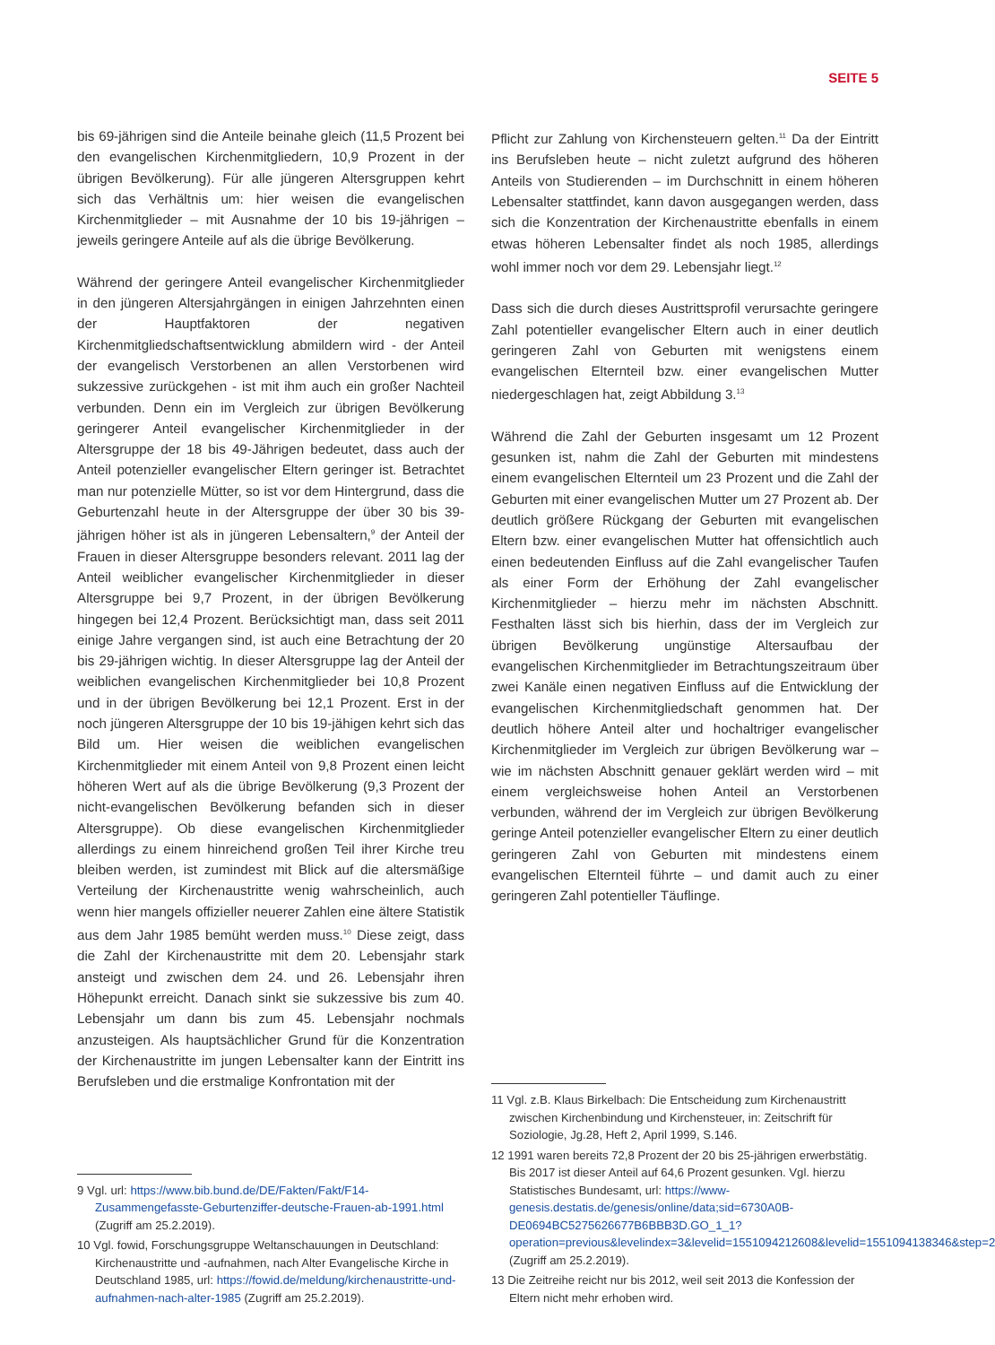SEITE 5
bis 69-jährigen sind die Anteile beinahe gleich (11,5 Prozent bei den evangelischen Kirchenmitgliedern, 10,9 Prozent in der übrigen Bevölkerung). Für alle jüngeren Altersgruppen kehrt sich das Verhältnis um: hier weisen die evangelischen Kirchenmitglieder – mit Ausnahme der 10 bis 19-jährigen – jeweils geringere Anteile auf als die übrige Bevölkerung.
Während der geringere Anteil evangelischer Kirchenmitglieder in den jüngeren Altersjahrgängen in einigen Jahrzehnten einen der Hauptfaktoren der negativen Kirchenmitgliedschaftsentwicklung abmildern wird - der Anteil der evangelisch Verstorbenen an allen Verstorbenen wird sukzessive zurückgehen - ist mit ihm auch ein großer Nachteil verbunden. Denn ein im Vergleich zur übrigen Bevölkerung geringerer Anteil evangelischer Kirchenmitglieder in der Altersgruppe der 18 bis 49-Jährigen bedeutet, dass auch der Anteil potenzieller evangelischer Eltern geringer ist. Betrachtet man nur potenzielle Mütter, so ist vor dem Hintergrund, dass die Geburtenzahl heute in der Altersgruppe der über 30 bis 39-jährigen höher ist als in jüngeren Lebensaltern,<sup>9</sup> der Anteil der Frauen in dieser Altersgruppe besonders relevant. 2011 lag der Anteil weiblicher evangelischer Kirchenmitglieder in dieser Altersgruppe bei 9,7 Prozent, in der übrigen Bevölkerung hingegen bei 12,4 Prozent. Berücksichtigt man, dass seit 2011 einige Jahre vergangen sind, ist auch eine Betrachtung der 20 bis 29-jährigen wichtig. In dieser Altersgruppe lag der Anteil der weiblichen evangelischen Kirchenmitglieder bei 10,8 Prozent und in der übrigen Bevölkerung bei 12,1 Prozent. Erst in der noch jüngeren Altersgruppe der 10 bis 19-jähigen kehrt sich das Bild um. Hier weisen die weiblichen evangelischen Kirchenmitglieder mit einem Anteil von 9,8 Prozent einen leicht höheren Wert auf als die übrige Bevölkerung (9,3 Prozent der nicht-evangelischen Bevölkerung befanden sich in dieser Altersgruppe). Ob diese evangelischen Kirchenmitglieder allerdings zu einem hinreichend großen Teil ihrer Kirche treu bleiben werden, ist zumindest mit Blick auf die altersmäßige Verteilung der Kirchenaustritte wenig wahrscheinlich, auch wenn hier mangels offizieller neuerer Zahlen eine ältere Statistik aus dem Jahr 1985 bemüht werden muss.<sup>10</sup> Diese zeigt, dass die Zahl der Kirchenaustritte mit dem 20. Lebensjahr stark ansteigt und zwischen dem 24. und 26. Lebensjahr ihren Höhepunkt erreicht. Danach sinkt sie sukzessive bis zum 40. Lebensjahr um dann bis zum 45. Lebensjahr nochmals anzusteigen. Als hauptsächlicher Grund für die Konzentration der Kirchenaustritte im jungen Lebensalter kann der Eintritt ins Berufsleben und die erstmalige Konfrontation mit der
9 Vgl. url: https://www.bib.bund.de/DE/Fakten/Fakt/F14-Zusammengefasste-Geburtenziffer-deutsche-Frauen-ab-1991.html (Zugriff am 25.2.2019).
10 Vgl. fowid, Forschungsgruppe Weltanschauungen in Deutschland: Kirchenaustritte und -aufnahmen, nach Alter Evangelische Kirche in Deutschland 1985, url: https://fowid.de/meldung/kirchenaustritte-und-aufnahmen-nach-alter-1985 (Zugriff am 25.2.2019).
Pflicht zur Zahlung von Kirchensteuern gelten.<sup>11</sup> Da der Eintritt ins Berufsleben heute – nicht zuletzt aufgrund des höheren Anteils von Studierenden – im Durchschnitt in einem höheren Lebensalter stattfindet, kann davon ausgegangen werden, dass sich die Konzentration der Kirchenaustritte ebenfalls in einem etwas höheren Lebensalter findet als noch 1985, allerdings wohl immer noch vor dem 29. Lebensjahr liegt.<sup>12</sup>
Dass sich die durch dieses Austrittsprofil verursachte geringere Zahl potentieller evangelischer Eltern auch in einer deutlich geringeren Zahl von Geburten mit wenigstens einem evangelischen Elternteil bzw. einer evangelischen Mutter niedergeschlagen hat, zeigt Abbildung 3.<sup>13</sup>
Während die Zahl der Geburten insgesamt um 12 Prozent gesunken ist, nahm die Zahl der Geburten mit mindestens einem evangelischen Elternteil um 23 Prozent und die Zahl der Geburten mit einer evangelischen Mutter um 27 Prozent ab. Der deutlich größere Rückgang der Geburten mit evangelischen Eltern bzw. einer evangelischen Mutter hat offensichtlich auch einen bedeutenden Einfluss auf die Zahl evangelischer Taufen als einer Form der Erhöhung der Zahl evangelischer Kirchenmitglieder – hierzu mehr im nächsten Abschnitt. Festhalten lässt sich bis hierhin, dass der im Vergleich zur übrigen Bevölkerung ungünstige Altersaufbau der evangelischen Kirchenmitglieder im Betrachtungszeitraum über zwei Kanäle einen negativen Einfluss auf die Entwicklung der evangelischen Kirchenmitgliedschaft genommen hat. Der deutlich höhere Anteil alter und hochaltriger evangelischer Kirchenmitglieder im Vergleich zur übrigen Bevölkerung war – wie im nächsten Abschnitt genauer geklärt werden wird – mit einem vergleichsweise hohen Anteil an Verstorbenen verbunden, während der im Vergleich zur übrigen Bevölkerung geringe Anteil potenzieller evangelischer Eltern zu einer deutlich geringeren Zahl von Geburten mit mindestens einem evangelischen Elternteil führte – und damit auch zu einer geringeren Zahl potentieller Täuflinge.
11 Vgl. z.B. Klaus Birkelbach: Die Entscheidung zum Kirchenaustritt zwischen Kirchenbindung und Kirchensteuer, in: Zeitschrift für Soziologie, Jg.28, Heft 2, April 1999, S.146.
12 1991 waren bereits 72,8 Prozent der 20 bis 25-jährigen erwerbstätig. Bis 2017 ist dieser Anteil auf 64,6 Prozent gesunken. Vgl. hierzu Statistisches Bundesamt, url: https://www-genesis.destatis.de/genesis/online/data;sid=6730A0B-DE0694BC5275626677B6BBB3D.GO_1_1?operation=previous&levelindex=3&levelid=1551094212608&levelid=1551094138346&step=2 (Zugriff am 25.2.2019).
13 Die Zeitreihe reicht nur bis 2012, weil seit 2013 die Konfession der Eltern nicht mehr erhoben wird.